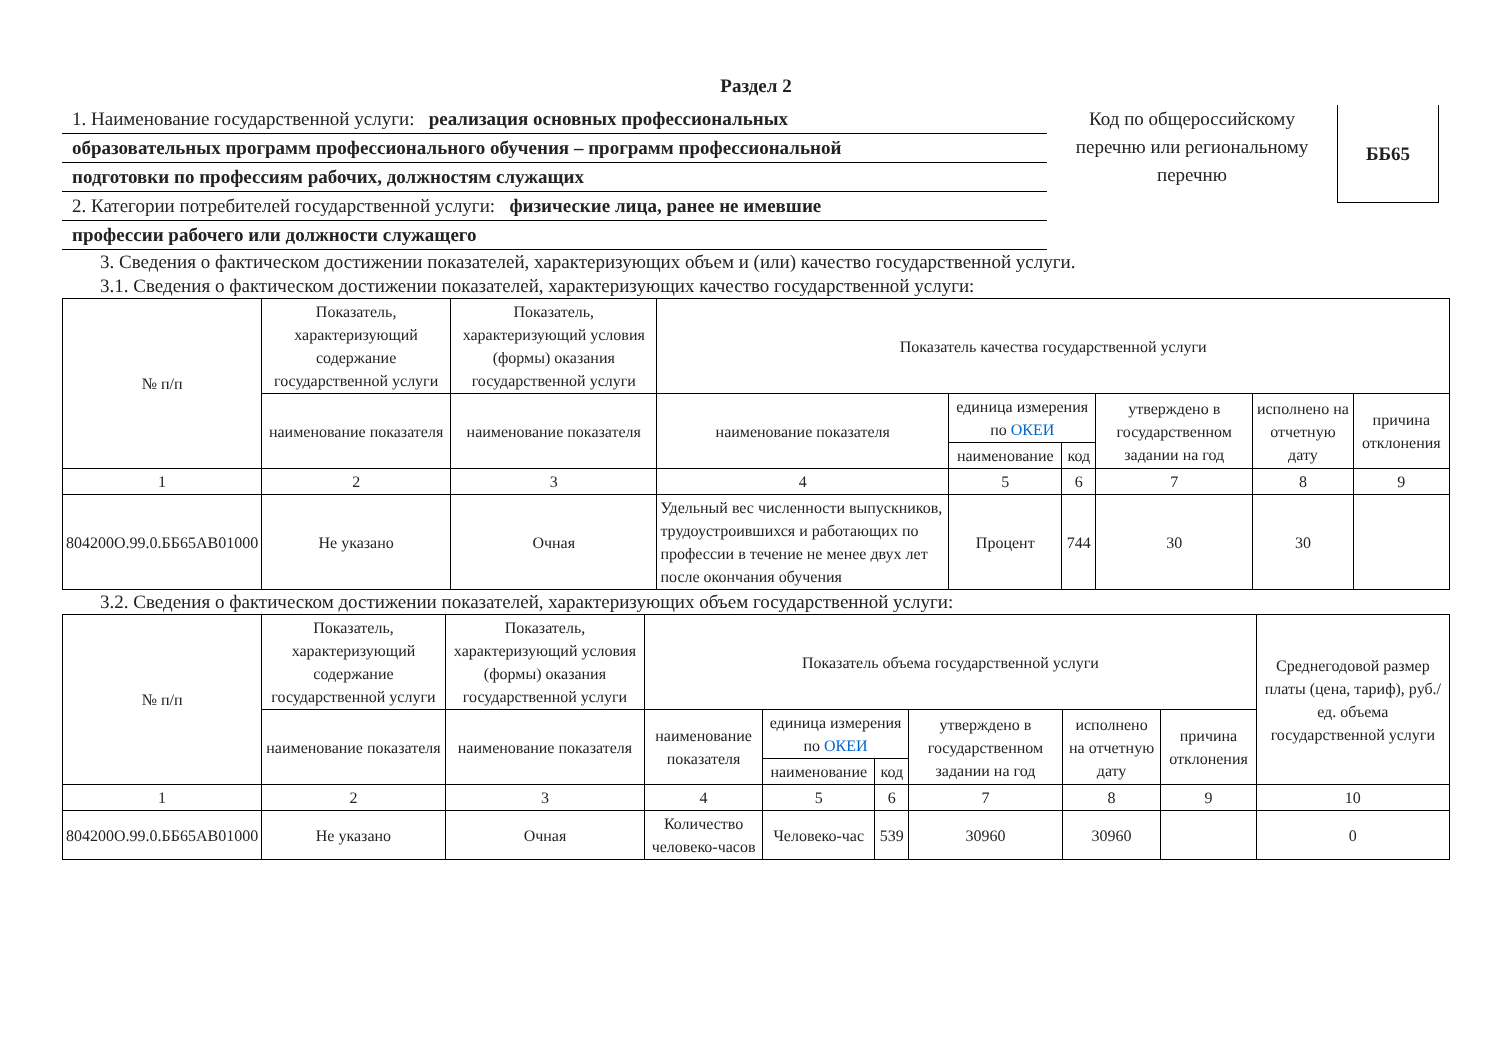Раздел 2
1. Наименование государственной услуги: реализация основных профессиональных
образовательных программ профессионального обучения – программ профессиональной
подготовки по профессиям рабочих, должностям служащих
2. Категории потребителей государственной услуги: физические лица, ранее не имевшие
профессии рабочего или должности служащего
Код по общероссийскому перечню или региональному перечню
ББ65
3. Сведения о фактическом достижении показателей, характеризующих объем и (или) качество государственной услуги.
3.1. Сведения о фактическом достижении показателей, характеризующих качество государственной услуги:
| № п/п | Показатель, характеризующий содержание государственной услуги | Показатель, характеризующий условия (формы) оказания государственной услуги | Показатель качества государственной услуги | | | | | |
| --- | --- | --- | --- | --- | --- | --- | --- | --- |
| | наименование показателя | наименование показателя | наименование показателя | единица измерения по ОКЕИ | | утверждено в государственном задании на год | исполнено на отчетную дату | причина отклонения |
| | | | | наименование | код | | | |
| 1 | 2 | 3 | 4 | 5 | 6 | 7 | 8 | 9 |
| 804200О.99.0.ББ65АВ01000 | Не указано | Очная | Удельный вес численности выпускников, трудоустроившихся и работающих по профессии в течение не менее двух лет после окончания обучения | Процент | 744 | 30 | 30 | |
3.2. Сведения о фактическом достижении показателей, характеризующих объем государственной услуги:
| № п/п | Показатель, характеризующий содержание государственной услуги | Показатель, характеризующий условия (формы) оказания государственной услуги | Показатель объема государственной услуги | | | | | | Среднегодовой размер платы (цена, тариф), руб./ед. объема государственной услуги |
| --- | --- | --- | --- | --- | --- | --- | --- | --- | --- |
| | наименование показателя | наименование показателя | наименование показателя | единица измерения по ОКЕИ | | утверждено в государственном задании на год | исполнено на отчетную дату | причина отклонения | |
| | | | | наименование | код | | | | |
| 1 | 2 | 3 | 4 | 5 | 6 | 7 | 8 | 9 | 10 |
| 804200О.99.0.ББ65АВ01000 | Не указано | Очная | Количество человеко-часов | Человеко-час | 539 | 30960 | 30960 | | 0 |